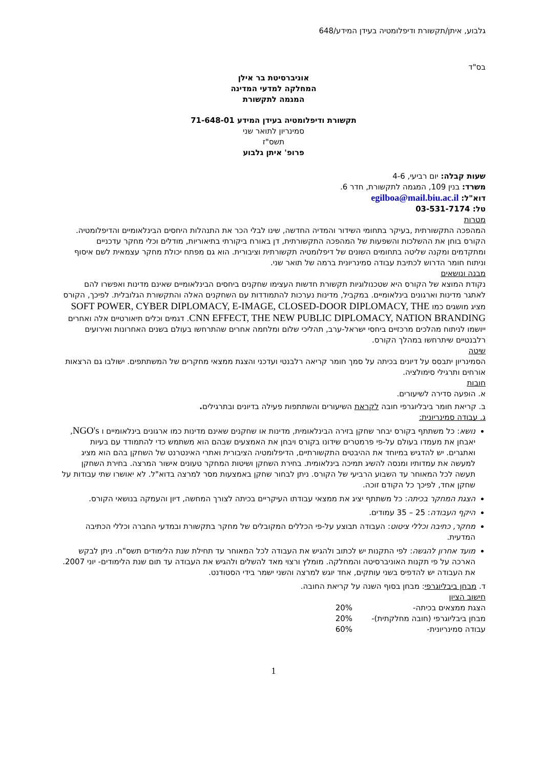גלבוע, איתן/תקשורת ודיפלומטיה בעידן המידע/648
בס"ד
אוניברסיטת בר אילן
המחלקה למדעי המדינה
המגמה לתקשורת
תקשורת ודיפלומטיה בעידן המידע 71-648-01
סמינריון לתואר שני
תשס"ז
פרופ' איתן גלבוע
שעות קבלה: יום רביעי, 4-6
משרד: בנין 109, המגמה לתקשורת, חדר 6.
דוא"ל: egilboa@mail.biu.ac.il
טל: 03-531-7174
מטרות
המהפכה התקשורתית ,בעיקר בתחומי השידור והמדיה החדשה, שינו לבלי הכר את התנהלות היחסים הבינלאומיים והדיפלומטיה. הקורס בוחן את ההשלכות והשפעות של המהפכה התקשורתית, דן באורח ביקורתי בתיאוריות, מודלים וכלי מחקר עדכניים ומתקדמים ומקנה שליטה בתחומים השונים של דיפלומטיה תקשורתית וציבורית. הוא גם מפתח יכולת מחקר עצמאית לשם איסוף וניתוח חומר הדרוש לכתיבת עבודה סמינריונית ברמה של תואר שני.
מבנה ונושאים
נקודת המוצא של הקורס היא שטכנולוגיות תקשורת חדשות העצימו שחקנים ביחסים הבינלאומיים שאינם מדינות ואפשרו להם לאתגר מדינות וארגונים בינלאומיים. במקביל, מדינות נערכות להתמודדות עם השחקנים האלה והתקשורת הגלובלית. לפיכך, הקורס מציג מושגים כמו SOFT POWER, CYBER DIPLOMACY, E-IMAGE, CLOSED-DOOR DIPLOMACY, THE CNN EFFECT, THE NEW PUBLIC DIPLOMACY, NATION BRANDING. דגמים וכלים תיאורטיים אלה ואחרים ייושמו לניתוח מהלכים מרכזיים ביחסי ישראל-ערב, תהליכי שלום ומלחמה אחרים שהתרחשו בעולם בשנים האחרונות ואירועים רלבנטיים שיתרחשו במהלך הקורס.
שיטה
הסמינריון יתבסס על דיונים בכיתה על סמך חומר קריאה רלבנטי ועדכני והצגת ממצאי מחקרים של המשתתפים. ישולבו גם הרצאות אורחים ותרגילי סימולציה.
חובות
א. הופעה סדירה לשיעורים.
ב. קריאת חומר ביבליוגרפי חובה לקראת השיעורים והשתתפות פעילה בדיונים ובתרגילים.
ג. עבודה סמינריונית:
נושא: כל משתתף בקורס יבחר שחקן בזירה הבינלאומית, מדינות או שחקנים שאינם מדינות כמו ארגונים בינלאומיים ו NGO's, יאבחן את מעמדו בעולם על-פי פרמטרים שידונו בקורס ויבחן את האמצעים שבהם הוא משתמש כדי להתמודד עם בעיות ואתגרים. יש להדגיש במיוחד את ההיבטים התקשורתיים, הדיפלומטיה הציבורית ואתרי האינטרנט של השחקן בהם הוא מציג למעשה את עמדותיו ומנסה להשיג תמיכה בינלאומית. בחירת השחקן ושיטות המחקר טעונים אישור המרצה. בחירת השחקן תעשה לכל המאוחר עד השבוע הרביעי של הקורס. ניתן לבחור שחקן באמצעות מסר למרצה בדוא"ל. לא יאושרו שתי עבודות על שחקן אחד, לפיכך כל הקודם זוכה.
הצגת המחקר בכיתה: כל משתתף יציג את ממצאי עבודתו העיקריים בכיתה לצורך המחשה, דיון והעמקה בנושאי הקורס.
היקף העבודה: 25 – 35 עמודים.
מחקר, כתיבה וכללי ציטוט: העבודה תבוצע על-פי הכללים המקובלים של מחקר בתקשורת ובמדעי החברה וכללי הכתיבה המדעית.
מועד אחרון להגשה: לפי התקנות יש לכתוב ולהגיש את העבודה לכל המאוחר עד תחילת שנת הלימודים תשס"ח. ניתן לבקש הארכה על פי תקנות האוניברסיטה והמחלקה. מומלץ ורצוי מאד להשלים ולהגיש את העבודה עד תום שנת הלימודים- יוני 2007. את העבודה יש להדפיס בשני עותקים, אחד יוגש למרצה והשני ישמר בידי הסטודנט.
ד. מבחן ביבליוגרפי: מבחן בסוף השנה על קריאת החובה.
חישוב הציון
| הצגת ממצאים בכיתה- | 20% |
| מבחן ביבליוגרפי (חובה מחלקתית)- | 20% |
| עבודה סמינריונית- | 60% |
1